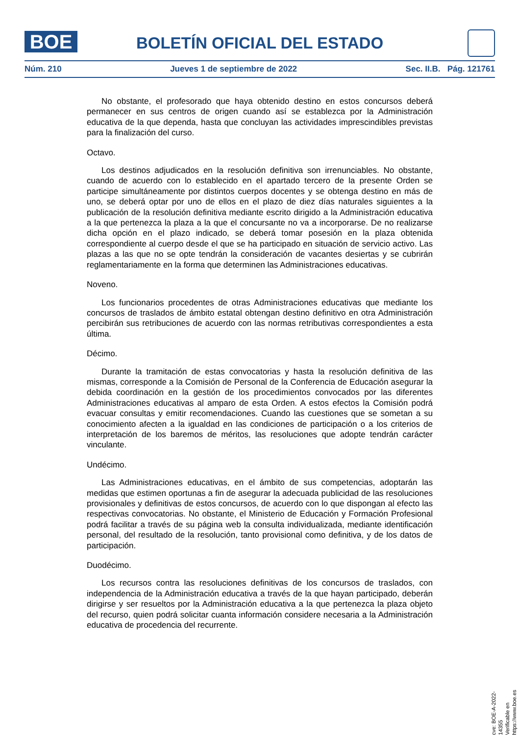BOE
BOLETÍN OFICIAL DEL ESTADO
Núm. 210 Jueves 1 de septiembre de 2022 Sec. II.B. Pág. 121761
No obstante, el profesorado que haya obtenido destino en estos concursos deberá permanecer en sus centros de origen cuando así se establezca por la Administración educativa de la que dependa, hasta que concluyan las actividades imprescindibles previstas para la finalización del curso.
Octavo.
Los destinos adjudicados en la resolución definitiva son irrenunciables. No obstante, cuando de acuerdo con lo establecido en el apartado tercero de la presente Orden se participe simultáneamente por distintos cuerpos docentes y se obtenga destino en más de uno, se deberá optar por uno de ellos en el plazo de diez días naturales siguientes a la publicación de la resolución definitiva mediante escrito dirigido a la Administración educativa a la que pertenezca la plaza a la que el concursante no va a incorporarse. De no realizarse dicha opción en el plazo indicado, se deberá tomar posesión en la plaza obtenida correspondiente al cuerpo desde el que se ha participado en situación de servicio activo. Las plazas a las que no se opte tendrán la consideración de vacantes desiertas y se cubrirán reglamentariamente en la forma que determinen las Administraciones educativas.
Noveno.
Los funcionarios procedentes de otras Administraciones educativas que mediante los concursos de traslados de ámbito estatal obtengan destino definitivo en otra Administración percibirán sus retribuciones de acuerdo con las normas retributivas correspondientes a esta última.
Décimo.
Durante la tramitación de estas convocatorias y hasta la resolución definitiva de las mismas, corresponde a la Comisión de Personal de la Conferencia de Educación asegurar la debida coordinación en la gestión de los procedimientos convocados por las diferentes Administraciones educativas al amparo de esta Orden. A estos efectos la Comisión podrá evacuar consultas y emitir recomendaciones. Cuando las cuestiones que se sometan a su conocimiento afecten a la igualdad en las condiciones de participación o a los criterios de interpretación de los baremos de méritos, las resoluciones que adopte tendrán carácter vinculante.
Undécimo.
Las Administraciones educativas, en el ámbito de sus competencias, adoptarán las medidas que estimen oportunas a fin de asegurar la adecuada publicidad de las resoluciones provisionales y definitivas de estos concursos, de acuerdo con lo que dispongan al efecto las respectivas convocatorias. No obstante, el Ministerio de Educación y Formación Profesional podrá facilitar a través de su página web la consulta individualizada, mediante identificación personal, del resultado de la resolución, tanto provisional como definitiva, y de los datos de participación.
Duodécimo.
Los recursos contra las resoluciones definitivas de los concursos de traslados, con independencia de la Administración educativa a través de la que hayan participado, deberán dirigirse y ser resueltos por la Administración educativa a la que pertenezca la plaza objeto del recurso, quien podrá solicitar cuanta información considere necesaria a la Administración educativa de procedencia del recurrente.
cve: BOE-A-2022-14355
Verificable en https://www.boe.es